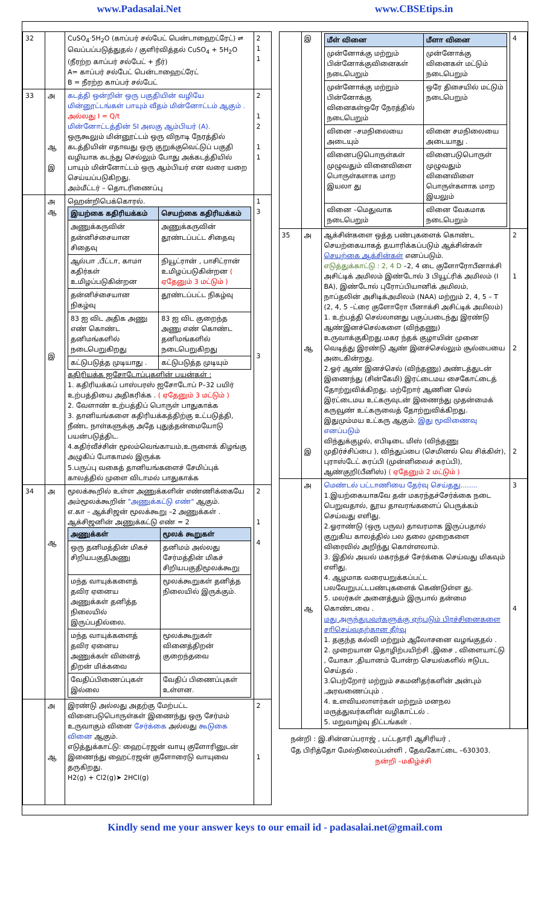www.Padasalai.Net www.CBSEtips.in
| 32 | | CuSO<sub>4</sub>·5H<sub>2</sub>O (காப்பர் சல்பேட் பென்டாஹைட்ரேட்) ⇌ வெப்பப்படுத்துதல் / குளிர்வித்தல் CuSO<sub>4</sub> + 5H<sub>2</sub>O (நீரற்ற காப்பர் சல்பேட் + நீர்) A= காப்பர் சல்பேட் பென்டாஹைட்ரேட் B = நீரற்ற காப்பர் சல்பேட் | 2 1 1 |
| 33 | அ ஆ இ | கடத்தி ஒன்றின் ஒரு பகுதியின் வழியே மின்னூட்டங்கள் பாயும் வீதம் மின்னோட்டம் ஆகும் . அல்லது I = Q/t மின்னோட்டத்தின் SI அலகு ஆம்பியர் (A). ஒருகூலும் மின்னூட்டம் ஒரு விநாடி நேரத்தில் கடத்தியின் எதாவது ஒரு குறுக்குவெட்டுப் பகுதி வழியாக கடந்து செல்லும் போது அக்கடத்தியில் பாயும் மின்னோட்டம் ஒரு ஆம்பியர் என வரை யறை செய்யப்படுகிறது. அம்மீட்டர் – தொடரிணைப்பு | 2 1 2 1 1 |
| | அ ஆ இ | ஹென்றிபெக்கொரல். / இயற்கை கதிரியக்கம் / செயற்கை கதிரியக்கம் / / --- / --- / / அணுக்கருவின் தன்னிச்சையான சிதைவு / அணுக்கருவின் தூண்டப்பட்ட சிதைவு / / ஆல்பா ,பீட்டா, காமா கதிர்கள் உமிழப்படுகின்றன / நியூட்ரான் , பாசிட்ரான் உமிழப்படுகின்றன ( ஏதேனும் 3 மட்டும் ) / / தன்னிச்சையான நிகழ்வு / தூண்டப்பட்ட நிகழ்வு / / 83 ஐ விட அதிக அணு எண் கொண்ட தனிமங்களில் நடைபெறுகிறது / 83 ஐ விட குறைந்த அணு எண் கொண்ட தனிமங்களில் நடைபெறுகிறது / / கட்டுபடுத்த முடியாது . / கட்டுபடுத்த முடியும் / கதிரியக்க ஐசோடோப்புகளின் பயன்கள் : 1. கதிரியக்கப் பாஸ்பரஸ் ஐசோடோப் P–32 பயிர் உற்பத்தியை அதிகரிக்க . ( ஏதேனும் 3 மட்டும் ) 2. வேளாண் உற்பத்திப் பொருள் பாதுகாக்க 3. தானியங்களை கதிரியக்கத்திற்கு உட்படுத்தி, நீண்ட நாள்களுக்கு அதே புதுத்தன்மையோடு பயன்படுத்திட. 4.கதிர்வீச்சின் மூலம்வெங்காயம்,உருளைக் கிழங்கு அழுகிப் போகாமல் இருக்க 5.பருப்பு வகைத் தானியங்களைச் சேமிப்புக் காலத்தில் முளை விடாமல் பாதுகாக்க | 1 3 3 |
| 34 | அ ஆ | மூலக்கூறில் உள்ள அணுக்களின் எண்ணிக்கையே அம்மூலக்கூறின் "அணுக்கட்டு எண்" ஆகும். எ.கா – ஆக்சிஜன் மூலக்கூறு –2 அணுக்கள் . ஆக்சிஜனின் அணுக்கட்டு எண் = 2 / அணுக்கள் / மூலக் கூறுகள் / / --- / --- / / ஒரு தனிமத்தின் மிகச் சிறியபகுதிஅணு / தனிமம் அல்லது சேர்மத்தின் மிகச் சிறியபகுதிமூலக்கூறு / / மந்த வாயுக்களைத் தவிர ஏனைய அணுக்கள் தனித்த நிலையில் இருப்பதில்லை. / மூலக்கூறுகள் தனித்த நிலையில் இருக்கும். / / மந்த வாயுக்களைத் தவிர ஏனைய அணுக்கள் வினைத் திறன் மிக்கவை / மூலக்கூறுகள் வினைத்திறன் குறைந்தவை / / வேதிப்பிணைப்புகள் இல்லை / வேதிப் பிணைப்புகள் உள்ளன. / | 2 1 4 |
| | அ ஆ | இரண்டு அல்லது அதற்கு மேற்பட்ட வினைபடுபொருள்கள் இணைந்து ஒரு சேர்மம் உருவாகும் வினை சேர்க்கை அல்லது கூடுகை வினை ஆகும். எடுத்துக்காட்டு: ஹைட்ரஜன் வாயு குளோரினுடன் இணைந்து ஹைட்ரஜன் குளோரைடு வாயுவை தருகிறது. H2(g) + Cl2(g)➤ 2HCl(g) | 2 1 |
| | இ | / மீள் வினை / மீளா வினை / / --- / --- / / முன்னோக்கு மற்றும் பின்னோக்குவினைகள் நடைபெறும் / முன்னோக்கு வினைகள் மட்டும் நடைபெறும் / / முன்னோக்கு மற்றும் பின்னோக்கு வினைகள்ஒரே நேரத்தில் நடைபெறும் / ஒரே திசையில் மட்டும் நடைபெறும் / / வினை –சமநிலையை அடையும் / வினை சமநிலையை அடையாது . / / வினைபடுபொருள்கள் முழுவதும் வினைவிளை பொருள்களாக மாற இயலா து / வினைபடுபொருள் முழுவதும் வினைவிளை பொருள்களாக மாற இயலும் / / வினை –மெதுவாக நடைபெறும் / வினை வேகமாக நடைபெறும் / | 4 |
| 35 | அ ஆ இ | ஆக்சின்களை ஒத்த பண்புகளைக் கொண்ட செயற்கையாகத் தயாரிக்கப்படும் ஆக்சின்கள் செயற்கை ஆக்சின்கள் எனப்படும். எடுத்துக்காட்டு : 2, 4 D –2, 4 டை குளோரோபீனாக்சி அசிட்டிக் அமிலம் இண்டோல் 3 பியூட்ரிக் அமிலம் (I BA), இண்டோல் புரோப்பியானிக் அமிலம், நாப்தலின் அசிடிக்அமிலம் (NAA) மற்றும் 2, 4, 5 – T (2, 4, 5 –ட்ரை குளோரோ பீனாக்சி அசிட்டிக் அமிலம்) 1. உற்பத்தி செல்லானது பகுப்படைந்து இரண்டு ஆண்இனச்செல்களை (விந்தணு) உருவாக்குகிறது.மகர ந்தக் குழாயின் முனை வெடித்து இரண்டு ஆண் இனச்செல்லும் சூல்பையை அடைகின்றது. 2.ஓர் ஆண் இனச்செல் (விந்தணு) அண்டத்துடன் இணைந்து (சின்கேமி) இரட்டைமய சைகோட்டைத் தோற்றுவிக்கிறது. மற்றோர் ஆணின செல் இரட்டைமய உட்கருவுடன் இணைந்து முதன்மைக் கருவூண் உட்கருவைத் தோற்றுவிக்கிறது. இதுமும்மய உட்கரு ஆகும். இது மூவிணைவு எனப்படும் விந்துக்குழல், எபிடிடை மிஸ் (விந்தணு முதிர்ச்சிப்பை ), விந்துப்பை (செமினல் வெ சிக்கிள்), புராஸ்டேட் சுரப்பி (முன்னிலைச் சுரப்பி), ஆண்குறி(பீனிஸ்) ( ஏதேனும் 2 மட்டும் ) | 2 1 2 2 |
| | அ ஆ | மெண்டல் பட்டாணியை தேர்வு செய்தது........ 1.இயற்கையாகவே தன் மகரந்தச்சேர்க்கை நடை பெறுவதால், தூய தாவரங்களைப் பெருக்கம் செய்வது எளிது. 2.ஓராண்டு (ஒரு பருவ) தாவரமாக இருப்பதால் குறுகிய காலத்தில் பல தலை முறைகளை விரைவில் அறிந்து கொள்ளலாம். 3. இதில் அயல் மகரந்தச் சேர்க்கை செய்வது மிகவும் எளிது. 4. ஆழமாக வரையறுக்கப்பட்ட பலவேறுபட்டபண்புகளைக் கெண்டுள்ள து. 5. மலர்கள் அனைத்தும் இருபால் தன்மை கொண்டவை . மது அருந்துபவர்களுக்கு ஏற்படும் பிரச்சினைகளை சரிசெய்வதற்கான தீர்வு 1. தகுந்த கல்வி மற்றும் ஆலோசனை வழங்குதல் . 2. முறையான தொழிற்பயிற்சி ,இசை , விளையாட்டு , யோகா ,தியானம் போன்ற செயல்களில் ஈடுபட செய்தல் . 3.பெற்றோர் மற்றும் சகமனிதர்களின் அன்பும் ,அரவணைப்பும் . 4. உளவியலாளர்கள் மற்றும் மனநல மருத்துவர்களின் வழிகாட்டல் . 5. மறுவாழ்வு திட்டங்கள் . | 3 4 |
நன்றி : இ.சின்னப்பராஜ் , பட்டதாரி ஆசிரியர் ,
தே பிரித்தோ மேல்நிலைப்பள்ளி , தேவகோட்டை –630303.
நன்றி –மகிழ்ச்சி
Kindly send me your answer keys to our email id - padasalai.net@gmail.com